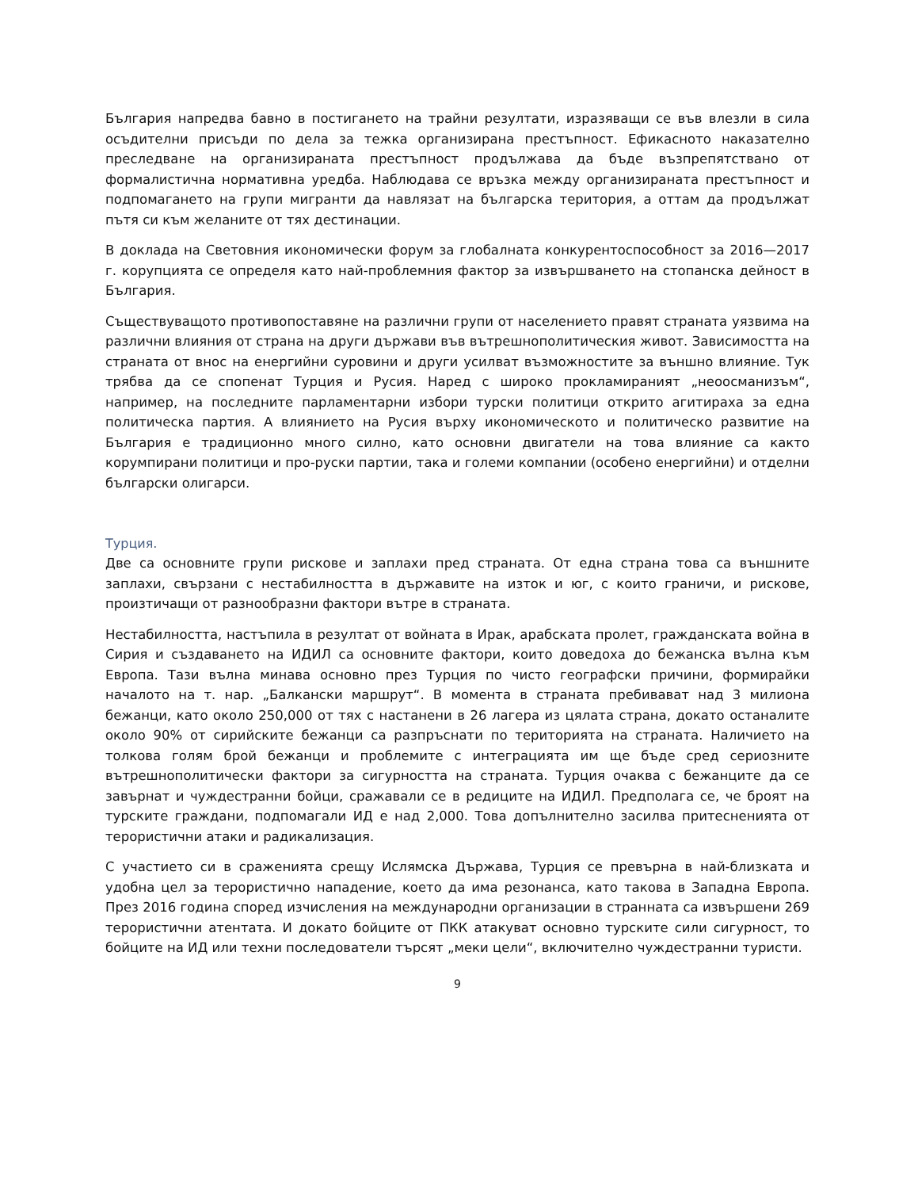България напредва бавно в постигането на трайни резултати, изразяващи се във влезли в сила осъдителни присъди по дела за тежка организирана престъпност. Ефикасното наказателно преследване на организираната престъпност продължава да бъде възпрепятствано от формалистична нормативна уредба. Наблюдава се връзка между организираната престъпност и подпомагането на групи мигранти да навлязат на българска територия, а оттам да продължат пътя си към желаните от тях дестинации.
В доклада на Световния икономически форум за глобалната конкурентоспособност за 2016—2017 г. корупцията се определя като най-проблемния фактор за извършването на стопанска дейност в България.
Съществуващото противопоставяне на различни групи от населението правят страната уязвима на различни влияния от страна на други държави във вътрешнополитическия живот. Зависимостта на страната от внос на енергийни суровини и други усилват възможностите за външно влияние. Тук трябва да се спопенат Турция и Русия. Наред с широко прокламираният „неоосманизъм“, например, на последните парламентарни избори турски политици открито агитираха за една политическа партия. А влиянието на Русия върху икономическото и политическо развитие на България е традиционно много силно, като основни двигатели на това влияние са както корумпирани политици и про-руски партии, така и големи компании (особено енергийни) и отделни български олигарси.
Турция.
Две са основните групи рискове и заплахи пред страната. От една страна това са външните заплахи, свързани с нестабилността в държавите на изток и юг, с които граничи, и рискове, произтичащи от разнообразни фактори вътре в страната.
Нестабилността, настъпила в резултат от войната в Ирак, арабската пролет, гражданската война в Сирия и създаването на ИДИЛ са основните фактори, които доведоха до бежанска вълна към Европа. Тази вълна минава основно през Турция по чисто географски причини, формирайки началото на т. нар. „Балкански маршрут“. В момента в страната пребивават над 3 милиона бежанци, като около 250,000 от тях с настанени в 26 лагера из цялата страна, докато останалите около 90% от сирийските бежанци са разпръснати по територията на страната. Наличието на толкова голям брой бежанци и проблемите с интеграцията им ще бъде сред сериозните вътрешнополитически фактори за сигурността на страната. Турция очаква с бежанците да се завърнат и чуждестранни бойци, сражавали се в редиците на ИДИЛ. Предполага се, че броят на турските граждани, подпомагали ИД е над 2,000. Това допълнително засилва притесненията от терористични атаки и радикализация.
С участието си в сраженията срещу Ислямска Държава, Турция се превърна в най-близката и удобна цел за терористично нападение, което да има резонанса, като такова в Западна Европа. През 2016 година според изчисления на международни организации в страннатa са извършени 269 терористични атентата. И докато бойците от ПКК атакуват основно турските сили сигурност, то бойците на ИД или техни последователи търсят „меки цели“, включително чуждестранни туристи.
9